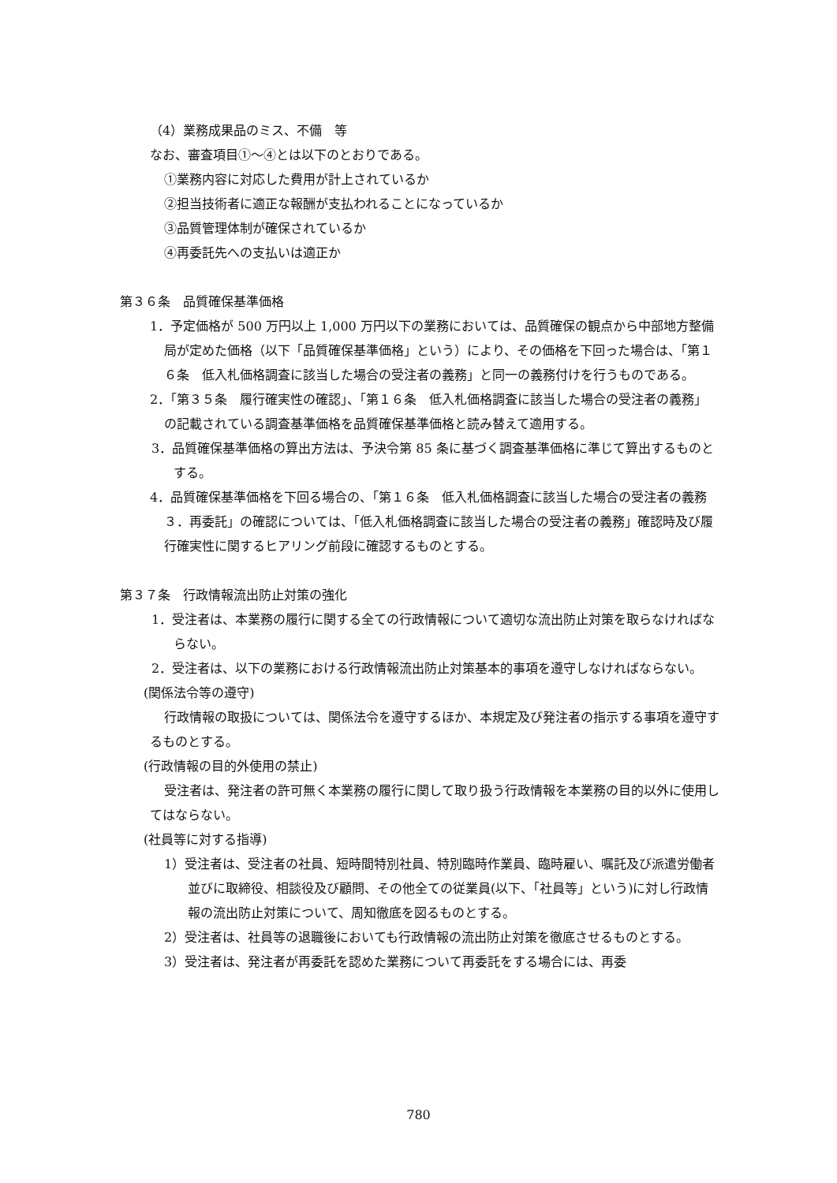（4）業務成果品のミス、不備　等
なお、審査項目①～④とは以下のとおりである。
①業務内容に対応した費用が計上されているか
②担当技術者に適正な報酬が支払われることになっているか
③品質管理体制が確保されているか
④再委託先への支払いは適正か
第３６条　品質確保基準価格
1．予定価格が 500 万円以上 1,000 万円以下の業務においては、品質確保の観点から中部地方整備局が定めた価格（以下「品質確保基準価格」という）により、その価格を下回った場合は、「第１６条　低入札価格調査に該当した場合の受注者の義務」と同一の義務付けを行うものである。
2．「第３５条　履行確実性の確認」、「第１６条　低入札価格調査に該当した場合の受注者の義務」の記載されている調査基準価格を品質確保基準価格と読み替えて適用する。
3．品質確保基準価格の算出方法は、予決令第 85 条に基づく調査基準価格に準じて算出するものとする。
4．品質確保基準価格を下回る場合の、「第１６条　低入札価格調査に該当した場合の受注者の義務３．再委託」の確認については、「低入札価格調査に該当した場合の受注者の義務」確認時及び履行確実性に関するヒアリング前段に確認するものとする。
第３７条　行政情報流出防止対策の強化
1．受注者は、本業務の履行に関する全ての行政情報について適切な流出防止対策を取らなければならない。
2．受注者は、以下の業務における行政情報流出防止対策基本的事項を遵守しなければならない。
(関係法令等の遵守)
行政情報の取扱については、関係法令を遵守するほか、本規定及び発注者の指示する事項を遵守するものとする。
(行政情報の目的外使用の禁止)
受注者は、発注者の許可無く本業務の履行に関して取り扱う行政情報を本業務の目的以外に使用してはならない。
(社員等に対する指導)
1）受注者は、受注者の社員、短時間特別社員、特別臨時作業員、臨時雇い、嘱託及び派遣労働者並びに取締役、相談役及び顧問、その他全ての従業員(以下、「社員等」という)に対し行政情報の流出防止対策について、周知徹底を図るものとする。
2）受注者は、社員等の退職後においても行政情報の流出防止対策を徹底させるものとする。
3）受注者は、発注者が再委託を認めた業務について再委託をする場合には、再委
780